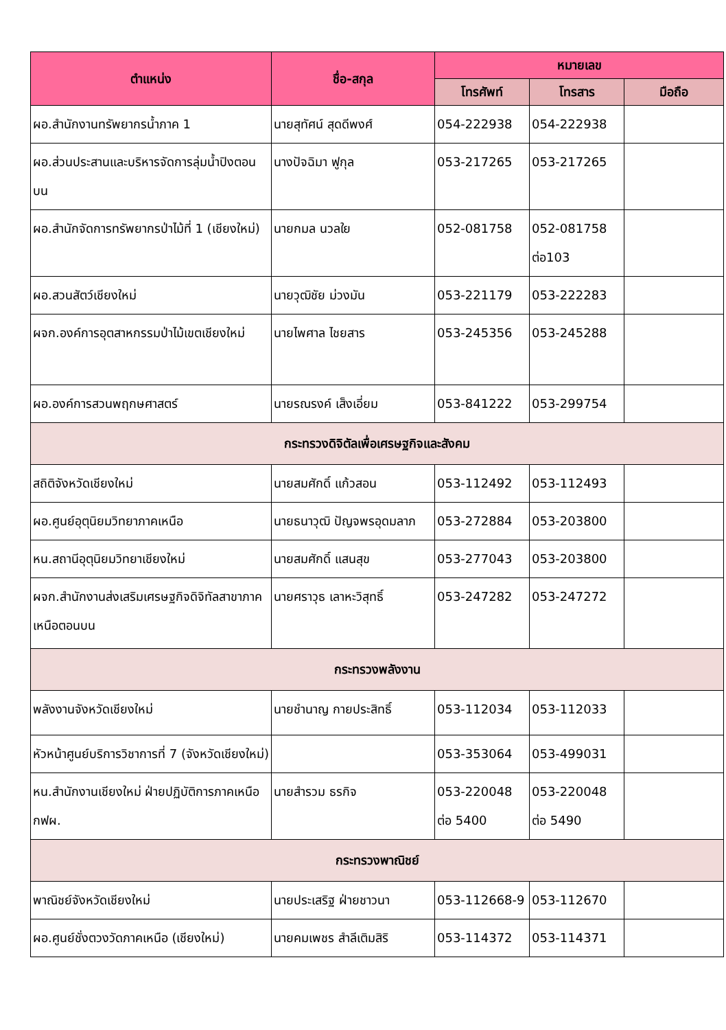| ตำแหน่ง | ชื่อ-สกุล | หมายเลข | | |
| --- | --- | --- | --- | --- |
| | | โทรศัพท์ | โทรสาร | มือถือ |
| ผอ.สำนักงานทรัพยากรน้ำภาค 1 | นายสุทัศน์ สุดดีพงศ์ | 054-222938 | 054-222938 | |
| ผอ.ส่วนประสานและบริหารจัดการลุ่มน้ำปิงตอนบน | นางปัจฉิมา ฟูกุล | 053-217265 | 053-217265 | |
| ผอ.สำนักจัดการทรัพยากรป่าไม้ที่ 1 (เชียงใหม่) | นายกมล นวลใย | 052-081758 | 052-081758 ต่อ103 | |
| ผอ.สวนสัตว์เชียงใหม่ | นายวุฒิชัย ม่วงมัน | 053-221179 | 053-222283 | |
| ผจก.องค์การอุตสาหกรรมป่าไม้เขตเชียงใหม่ | นายไพศาล ไชยสาร | 053-245356 | 053-245288 | |
| ผอ.องค์การสวนพฤกษศาสตร์ | นายรณรงค์ เส็งเอี่ยม | 053-841222 | 053-299754 | |
| กระทรวงดิจิตัลเพื่อเศรษฐกิจและสังคม | | | | |
| สถิติจังหวัดเชียงใหม่ | นายสมศักดิ์ แก้วสอน | 053-112492 | 053-112493 | |
| ผอ.ศูนย์อุตุนิยมวิทยาภาคเหนือ | นายธนาวุฒิ ปัญจพรอุดมลาภ | 053-272884 | 053-203800 | |
| หน.สถานีอุตุนิยมวิทยาเชียงใหม่ | นายสมศักดิ์ แสนสุข | 053-277043 | 053-203800 | |
| ผจก.สำนักงานส่งเสริมเศรษฐกิจดิจิทัลสาขาภาคเหนือตอนบน | นายศราวุธ เลาหะวิสุทธิ์ | 053-247282 | 053-247272 | |
| กระทรวงพลังงาน | | | | |
| พลังงานจังหวัดเชียงใหม่ | นายชำนาญ กายประสิทธิ์ | 053-112034 | 053-112033 | |
| หัวหน้าศูนย์บริการวิชาการที่ 7 (จังหวัดเชียงใหม่) | | 053-353064 | 053-499031 | |
| หน.สำนักงานเชียงใหม่ ฝ่ายปฏิบัติการภาคเหนือ กฟผ. | นายสำรวม ธรกิจ | 053-220048 ต่อ 5400 | 053-220048 ต่อ 5490 | |
| กระทรวงพาณิชย์ | | | | |
| พาณิชย์จังหวัดเชียงใหม่ | นายประเสริฐ ฝ่ายชาวนา | 053-112668-9 | 053-112670 | |
| ผอ.ศูนย์ชั่งตวงวัดภาคเหนือ (เชียงใหม่) | นายคมเพชร สำลีเติมสิริ | 053-114372 | 053-114371 | |